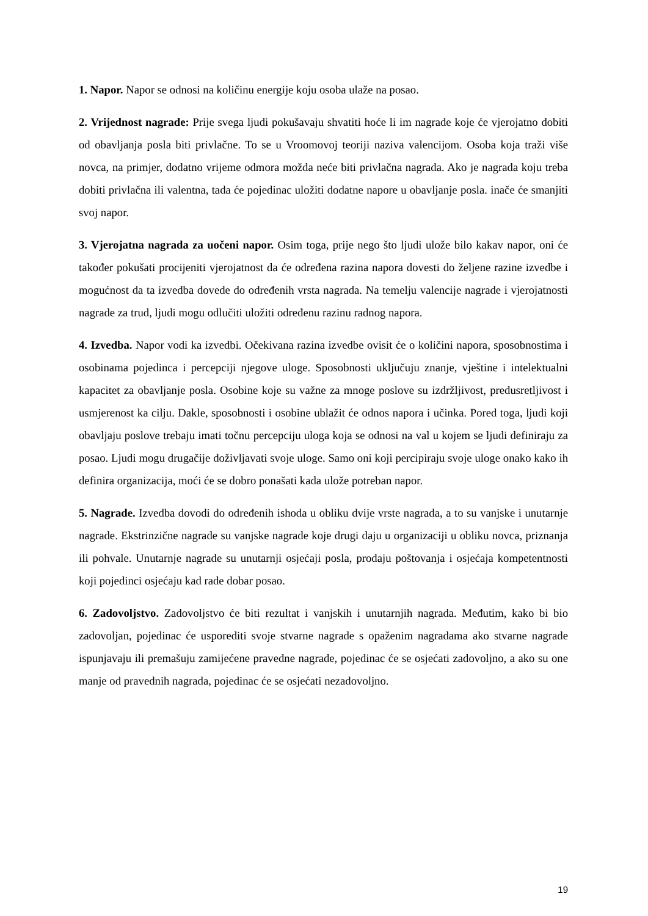1. Napor. Napor se odnosi na količinu energije koju osoba ulaže na posao.
2. Vrijednost nagrade: Prije svega ljudi pokušavaju shvatiti hoće li im nagrade koje će vjerojatno dobiti od obavljanja posla biti privlačne. To se u Vroomovoj teoriji naziva valencijom. Osoba koja traži više novca, na primjer, dodatno vrijeme odmora možda neće biti privlačna nagrada. Ako je nagrada koju treba dobiti privlačna ili valentna, tada će pojedinac uložiti dodatne napore u obavljanje posla. inače će smanjiti svoj napor.
3. Vjerojatna nagrada za uočeni napor. Osim toga, prije nego što ljudi ulože bilo kakav napor, oni će također pokušati procijeniti vjerojatnost da će određena razina napora dovesti do željene razine izvedbe i mogućnost da ta izvedba dovede do određenih vrsta nagrada. Na temelju valencije nagrade i vjerojatnosti nagrade za trud, ljudi mogu odlučiti uložiti određenu razinu radnog napora.
4. Izvedba. Napor vodi ka izvedbi. Očekivana razina izvedbe ovisit će o količini napora, sposobnostima i osobinama pojedinca i percepciji njegove uloge. Sposobnosti uključuju znanje, vještine i intelektualni kapacitet za obavljanje posla. Osobine koje su važne za mnoge poslove su izdržljivost, predusretljivost i usmjerenost ka cilju. Dakle, sposobnosti i osobine ublažit će odnos napora i učinka. Pored toga, ljudi koji obavljaju poslove trebaju imati točnu percepciju uloga koja se odnosi na val u kojem se ljudi definiraju za posao. Ljudi mogu drugačije doživljavati svoje uloge. Samo oni koji percipiraju svoje uloge onako kako ih definira organizacija, moći će se dobro ponašati kada ulože potreban napor.
5. Nagrade. Izvedba dovodi do određenih ishoda u obliku dvije vrste nagrada, a to su vanjske i unutarnje nagrade. Ekstrinzične nagrade su vanjske nagrade koje drugi daju u organizaciji u obliku novca, priznanja ili pohvale. Unutarnje nagrade su unutarnji osjećaji posla, prodaju poštovanja i osjećaja kompetentnosti koji pojedinci osjećaju kad rade dobar posao.
6. Zadovoljstvo. Zadovoljstvo će biti rezultat i vanjskih i unutarnjih nagrada. Međutim, kako bi bio zadovoljan, pojedinac će usporediti svoje stvarne nagrade s opaženim nagradama ako stvarne nagrade ispunjavaju ili premašuju zamijećene pravedne nagrade, pojedinac će se osjećati zadovoljno, a ako su one manje od pravednih nagrada, pojedinac će se osjećati nezadovoljno.
19